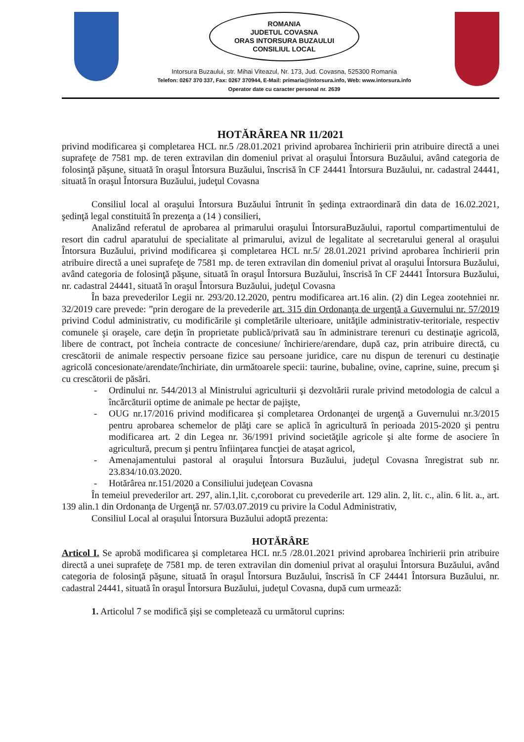ROMANIA
JUDETUL COVASNA
ORAS INTORSURA BUZAULUI
CONSILIUL LOCAL
Intorsura Buzaului, str. Mihai Viteazul, Nr. 173, Jud. Covasna, 525300 Romania
Telefon: 0267 370 337, Fax: 0267 370944, E-Mail: primaria@intorsura.info, Web: www.intorsura.info
Operator date cu caracter personal nr. 2639
HOTĂRÂREA NR 11/2021
privind modificarea şi completarea HCL nr.5 /28.01.2021 privind aprobarea închirierii prin atribuire directă a unei suprafeţe de 7581 mp. de teren extravilan din domeniul privat al oraşului Întorsura Buzăului, având categoria de folosinţă păşune, situată în oraşul Întorsura Buzăului, înscrisă în CF 24441 Întorsura Buzăului, nr. cadastral 24441, situată în oraşul Întorsura Buzăului, judeţul Covasna
Consiliul local al oraşului Întorsura Buzăului întrunit în şedinţa extraordinară din data de 16.02.2021, şedinţă legal constituită în prezenţa a (14 ) consilieri,
Analizând referatul de aprobarea al primarului oraşului ÎntorsuraBuzăului, raportul compartimentului de resort din cadrul aparatului de specialitate al primarului, avizul de legalitate al secretarului general al oraşului Întorsura Buzăului, privind modificarea şi completarea HCL nr.5/ 28.01.2021 privind aprobarea închirierii prin atribuire directă a unei suprafeţe de 7581 mp. de teren extravilan din domeniul privat al oraşului Întorsura Buzăului, având categoria de folosinţă păşune, situată în oraşul Întorsura Buzăului, înscrisă în CF 24441 Întorsura Buzăului, nr. cadastral 24441, situată în oraşul Întorsura Buzăului, judeţul Covasna
În baza prevederilor Legii nr. 293/20.12.2020, pentru modificarea art.16 alin. (2) din Legea zootehniei nr. 32/2019 care prevede: ”prin derogare de la prevederile art. 315 din Ordonanţa de urgenţă a Guvernului nr. 57/2019 privind Codul administrativ, cu modificările şi completările ulterioare, unităţile administrativ-teritoriale, respectiv comunele şi oraşele, care deţin în proprietate publică/privată sau în administrare terenuri cu destinaţie agricolă, libere de contract, pot încheia contracte de concesiune/ închiriere/arendare, după caz, prin atribuire directă, cu crescătorii de animale respectiv persoane fizice sau persoane juridice, care nu dispun de terenuri cu destinaţie agricolă concesionate/arendate/închiriate, din următoarele specii: taurine, bubaline, ovine, caprine, suine, precum şi cu crescătorii de păsări.
- Ordinului nr. 544/2013 al Ministrului agriculturii şi dezvoltării rurale privind metodologia de calcul a încărcăturii optime de animale pe hectar de pajişte,
- OUG nr.17/2016 privind modificarea şi completarea Ordonanţei de urgenţă a Guvernului nr.3/2015 pentru aprobarea schemelor de plăţi care se aplică în agricultură în perioada 2015-2020 şi pentru modificarea art. 2 din Legea nr. 36/1991 privind societăţile agricole şi alte forme de asociere în agricultură, precum şi pentru înfiinţarea funcţiei de ataşat agricol,
- Amenajamentului pastoral al oraşului Întorsura Buzăului, judeţul Covasna înregistrat sub nr. 23.834/10.03.2020.
- Hotărârea nr.151/2020 a Consiliului judeţean Covasna
În temeiul prevederilor art. 297, alin.1,lit. c,coroborat cu prevederile art. 129 alin. 2, lit. c., alin. 6 lit. a., art. 139 alin.1 din Ordonanţa de Urgenţă nr. 57/03.07.2019 cu privire la Codul Administrativ,
Consiliul Local al oraşului Întorsura Buzăului adoptă prezenta:
HOTĂRÂRE
Articol I. Se aprobă modificarea şi completarea HCL nr.5 /28.01.2021 privind aprobarea închirierii prin atribuire directă a unei suprafeţe de 7581 mp. de teren extravilan din domeniul privat al oraşului Întorsura Buzăului, având categoria de folosinţă păşune, situată în oraşul Întorsura Buzăului, înscrisă în CF 24441 Întorsura Buzăului, nr. cadastral 24441, situată în oraşul Întorsura Buzăului, judeţul Covasna, după cum urmează:
1. Articolul 7 se modifică şişi se completează cu următorul cuprins: